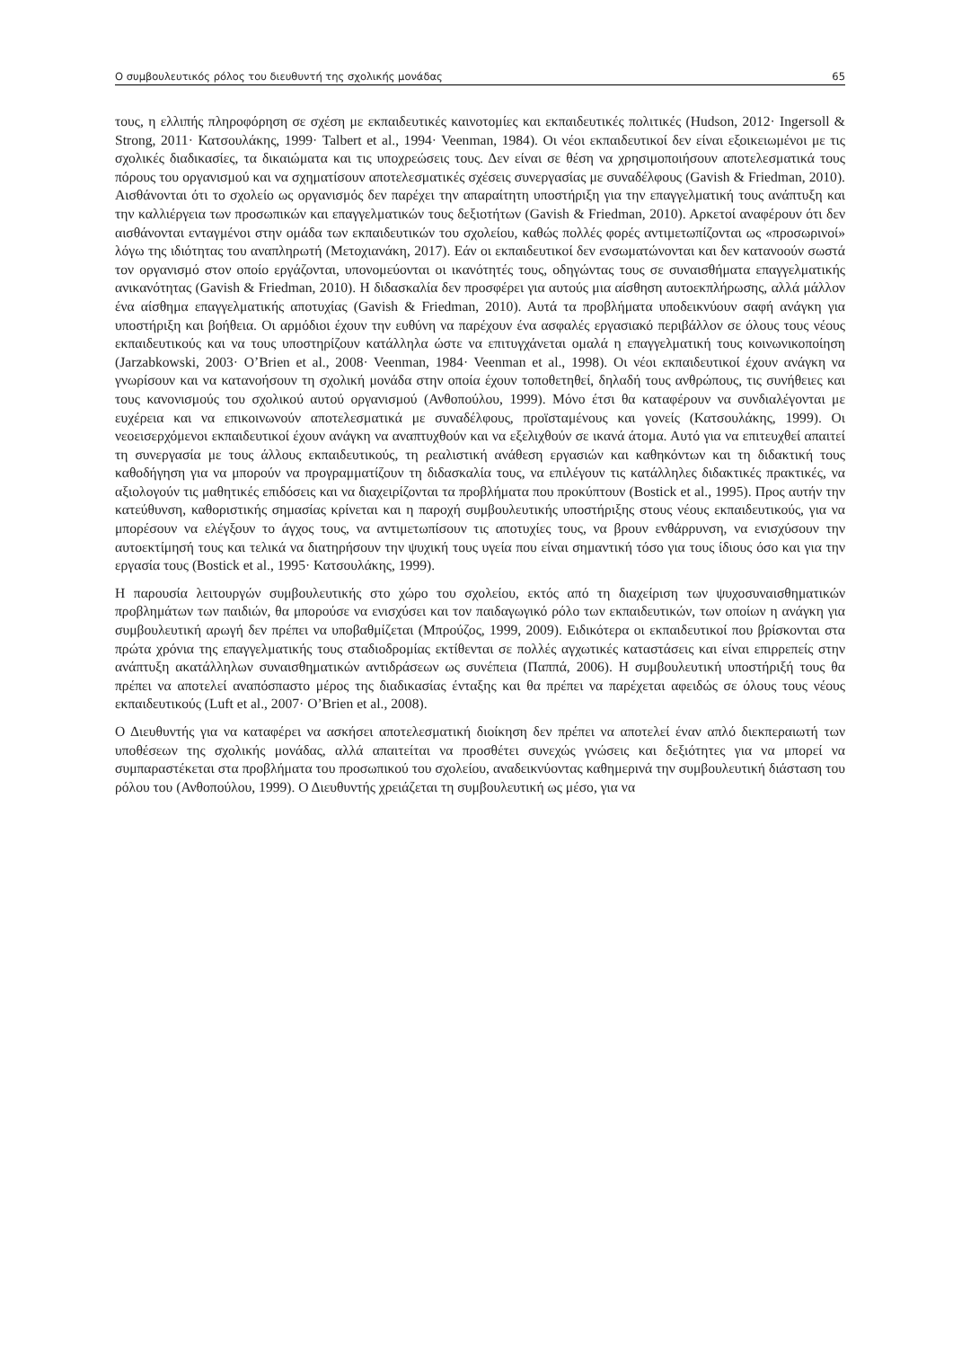Ο συμβουλευτικός ρόλος του διευθυντή της σχολικής μονάδας 65
τους, η ελλιπής πληροφόρηση σε σχέση με εκπαιδευτικές καινοτομίες και εκπαιδευτικές πολιτικές (Hudson, 2012· Ingersoll & Strong, 2011· Κατσουλάκης, 1999· Talbert et al., 1994· Veenman, 1984). Οι νέοι εκπαιδευτικοί δεν είναι εξοικειωμένοι με τις σχολικές διαδικασίες, τα δικαιώματα και τις υποχρεώσεις τους. Δεν είναι σε θέση να χρησιμοποιήσουν αποτελεσματικά τους πόρους του οργανισμού και να σχηματίσουν αποτελεσματικές σχέσεις συνεργασίας με συναδέλφους (Gavish & Friedman, 2010). Αισθάνονται ότι το σχολείο ως οργανισμός δεν παρέχει την απαραίτητη υποστήριξη για την επαγγελματική τους ανάπτυξη και την καλλιέργεια των προσωπικών και επαγγελματικών τους δεξιοτήτων (Gavish & Friedman, 2010). Αρκετοί αναφέρουν ότι δεν αισθάνονται ενταγμένοι στην ομάδα των εκπαιδευτικών του σχολείου, καθώς πολλές φορές αντιμετωπίζονται ως «προσωρινοί» λόγω της ιδιότητας του αναπληρωτή (Μετοχιανάκη, 2017). Εάν οι εκπαιδευτικοί δεν ενσωματώνονται και δεν κατανοούν σωστά τον οργανισμό στον οποίο εργάζονται, υπονομεύονται οι ικανότητές τους, οδηγώντας τους σε συναισθήματα επαγγελματικής ανικανότητας (Gavish & Friedman, 2010). Η διδασκαλία δεν προσφέρει για αυτούς μια αίσθηση αυτοεκπλήρωσης, αλλά μάλλον ένα αίσθημα επαγγελματικής αποτυχίας (Gavish & Friedman, 2010). Αυτά τα προβλήματα υποδεικνύουν σαφή ανάγκη για υποστήριξη και βοήθεια. Οι αρμόδιοι έχουν την ευθύνη να παρέχουν ένα ασφαλές εργασιακό περιβάλλον σε όλους τους νέους εκπαιδευτικούς και να τους υποστηρίζουν κατάλληλα ώστε να επιτυγχάνεται ομαλά η επαγγελματική τους κοινωνικοποίηση (Jarzabkowski, 2003· O’Brien et al., 2008· Veenman, 1984· Veenman et al., 1998). Οι νέοι εκπαιδευτικοί έχουν ανάγκη να γνωρίσουν και να κατανοήσουν τη σχολική μονάδα στην οποία έχουν τοποθετηθεί, δηλαδή τους ανθρώπους, τις συνήθειες και τους κανονισμούς του σχολικού αυτού οργανισμού (Ανθοπούλου, 1999). Μόνο έτσι θα καταφέρουν να συνδιαλέγονται με ευχέρεια και να επικοινωνούν αποτελεσματικά με συναδέλφους, προϊσταμένους και γονείς (Κατσουλάκης, 1999). Οι νεοεισερχόμενοι εκπαιδευτικοί έχουν ανάγκη να αναπτυχθούν και να εξελιχθούν σε ικανά άτομα. Αυτό για να επιτευχθεί απαιτεί τη συνεργασία με τους άλλους εκπαιδευτικούς, τη ρεαλιστική ανάθεση εργασιών και καθηκόντων και τη διδακτική τους καθοδήγηση για να μπορούν να προγραμματίζουν τη διδασκαλία τους, να επιλέγουν τις κατάλληλες διδακτικές πρακτικές, να αξιολογούν τις μαθητικές επιδόσεις και να διαχειρίζονται τα προβλήματα που προκύπτουν (Bostick et al., 1995). Προς αυτήν την κατεύθυνση, καθοριστικής σημασίας κρίνεται και η παροχή συμβουλευτικής υποστήριξης στους νέους εκπαιδευτικούς, για να μπορέσουν να ελέγξουν το άγχος τους, να αντιμετωπίσουν τις αποτυχίες τους, να βρουν ενθάρρυνση, να ενισχύσουν την αυτοεκτίμησή τους και τελικά να διατηρήσουν την ψυχική τους υγεία που είναι σημαντική τόσο για τους ίδιους όσο και για την εργασία τους (Bostick et al., 1995· Κατσουλάκης, 1999).
Η παρουσία λειτουργών συμβουλευτικής στο χώρο του σχολείου, εκτός από τη διαχείριση των ψυχοσυναισθηματικών προβλημάτων των παιδιών, θα μπορούσε να ενισχύσει και τον παιδαγωγικό ρόλο των εκπαιδευτικών, των οποίων η ανάγκη για συμβουλευτική αρωγή δεν πρέπει να υποβαθμίζεται (Μπρούζος, 1999, 2009). Ειδικότερα οι εκπαιδευτικοί που βρίσκονται στα πρώτα χρόνια της επαγγελματικής τους σταδιοδρομίας εκτίθενται σε πολλές αγχωτικές καταστάσεις και είναι επιρρεπείς στην ανάπτυξη ακατάλληλων συναισθηματικών αντιδράσεων ως συνέπεια (Παππά, 2006). Η συμβουλευτική υποστήριξή τους θα πρέπει να αποτελεί αναπόσπαστο μέρος της διαδικασίας ένταξης και θα πρέπει να παρέχεται αφειδώς σε όλους τους νέους εκπαιδευτικούς (Luft et al., 2007· O’Brien et al., 2008).
Ο Διευθυντής για να καταφέρει να ασκήσει αποτελεσματική διοίκηση δεν πρέπει να αποτελεί έναν απλό διεκπεραιωτή των υποθέσεων της σχολικής μονάδας, αλλά απαιτείται να προσθέτει συνεχώς γνώσεις και δεξιότητες για να μπορεί να συμπαραστέκεται στα προβλήματα του προσωπικού του σχολείου, αναδεικνύοντας καθημερινά την συμβουλευτική διάσταση του ρόλου του (Ανθοπούλου, 1999). Ο Διευθυντής χρειάζεται τη συμβουλευτική ως μέσο, για να